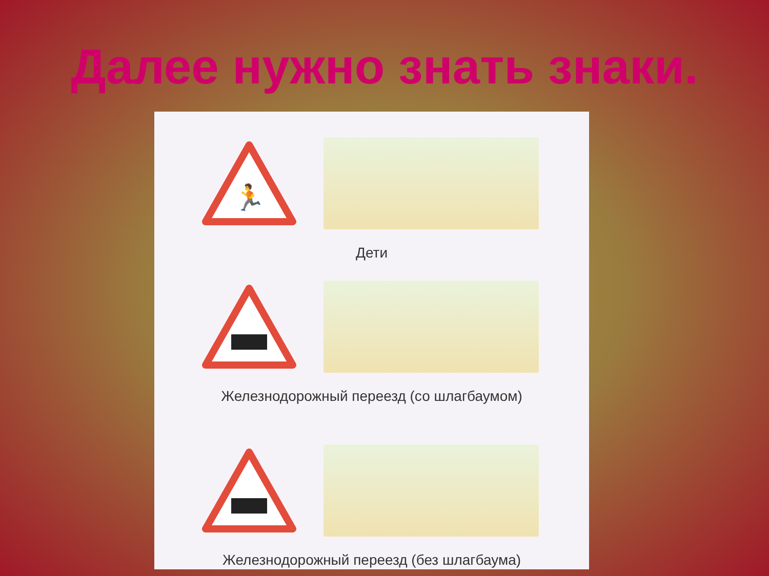Далее нужно знать знаки.
🏃
Дети
Железнодорожный переезд (со шлагбаумом)
Железнодорожный переезд (без шлагбаума)